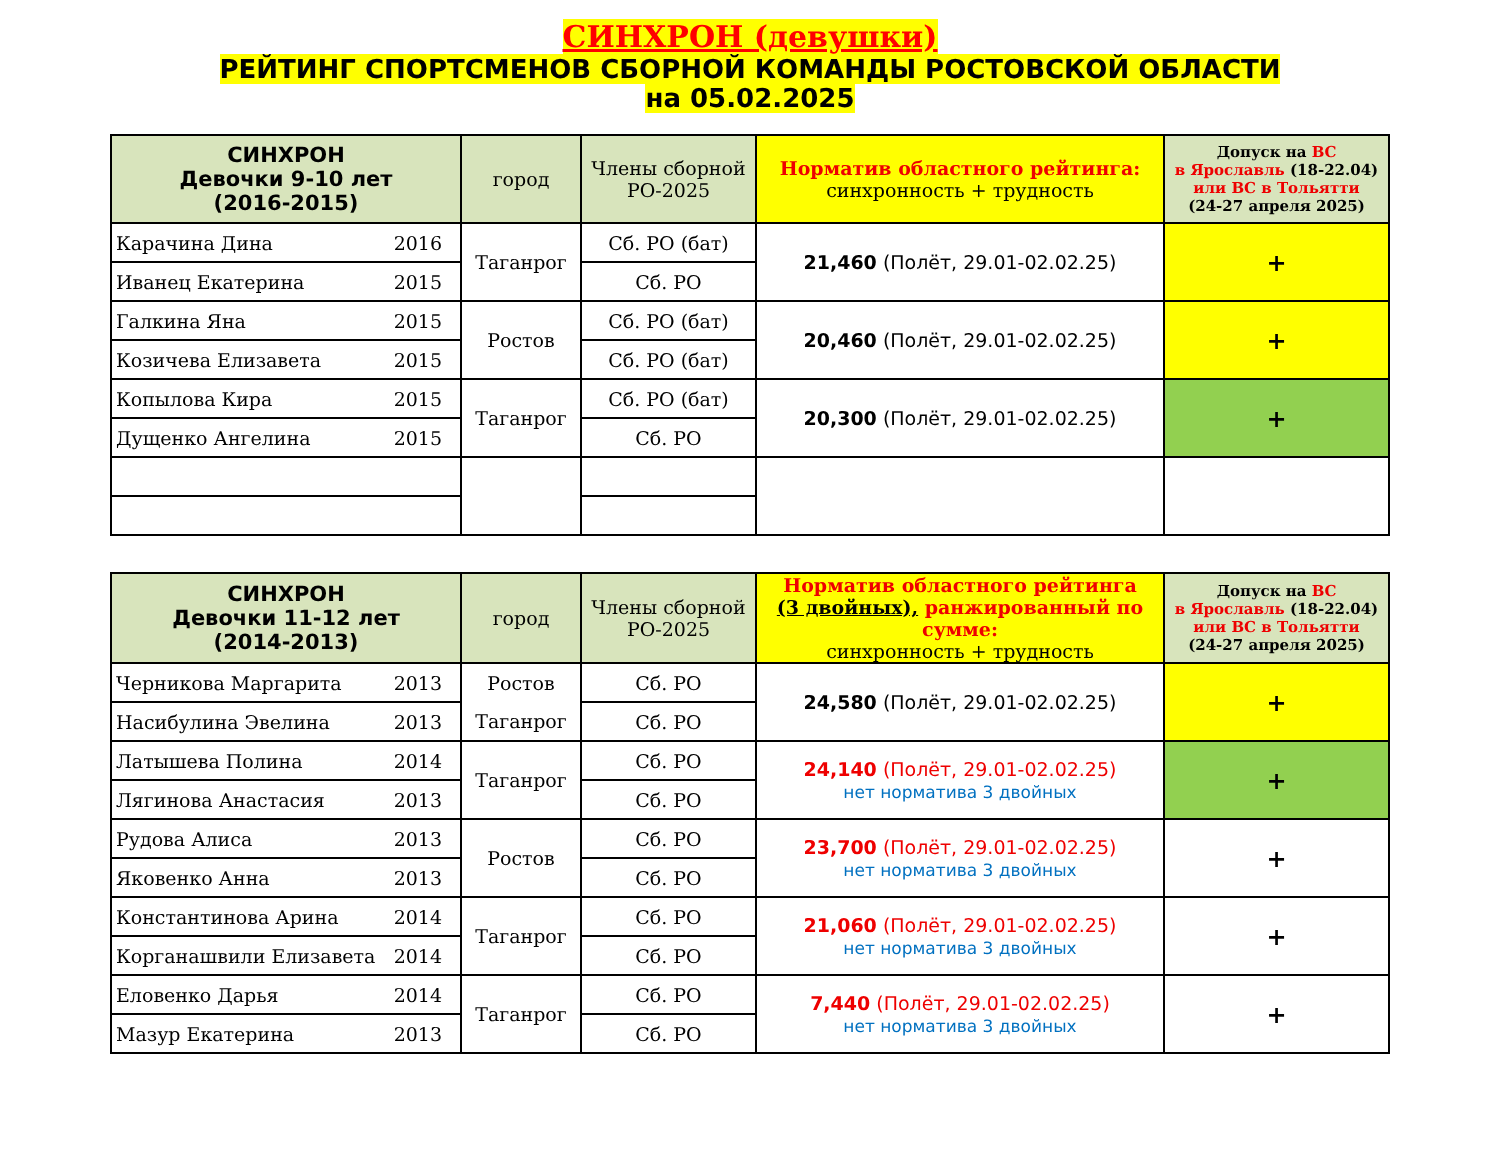СИНХРОН (девушки)
РЕЙТИНГ СПОРТСМЕНОВ СБОРНОЙ КОМАНДЫ РОСТОВСКОЙ ОБЛАСТИ
на 05.02.2025
| СИНХРОН Девочки 9-10 лет (2016-2015) | город | Члены сборной РО-2025 | Норматив областного рейтинга: синхронность + трудность | Допуск на ВС в Ярославль (18-22.04) или ВС в Тольятти (24-27 апреля 2025) |
| --- | --- | --- | --- | --- |
| Карачина Дина 2016 | Таганрог | Сб. РО (бат) | 21,460 (Полёт, 29.01-02.02.25) | + |
| Иванец Екатерина 2015 | | Сб. РО | | |
| Галкина Яна 2015 | Ростов | Сб. РО (бат) | 20,460 (Полёт, 29.01-02.02.25) | + |
| Козичева Елизавета 2015 | | Сб. РО (бат) | | |
| Копылова Кира 2015 | Таганрог | Сб. РО (бат) | 20,300 (Полёт, 29.01-02.02.25) | + |
| Дущенко Ангелина 2015 | | Сб. РО | | |
| СИНХРОН Девочки 11-12 лет (2014-2013) | город | Члены сборной РО-2025 | Норматив областного рейтинга (3 двойных), ранжированный по сумме: синхронность + трудность | Допуск на ВС в Ярославль (18-22.04) или ВС в Тольятти (24-27 апреля 2025) |
| --- | --- | --- | --- | --- |
| Черникова Маргарита 2013 | Ростов | Сб. РО | 24,580 (Полёт, 29.01-02.02.25) | + |
| Насибулина Эвелина 2013 | Таганрог | Сб. РО | | |
| Латышева Полина 2014 | Таганрог | Сб. РО | 24,140 (Полёт, 29.01-02.02.25) нет норматива 3 двойных | + |
| Лягинова Анастасия 2013 | | Сб. РО | | |
| Рудова Алиса 2013 | Ростов | Сб. РО | 23,700 (Полёт, 29.01-02.02.25) нет норматива 3 двойных | + |
| Яковенко Анна 2013 | | Сб. РО | | |
| Константинова Арина 2014 | Таганрог | Сб. РО | 21,060 (Полёт, 29.01-02.02.25) нет норматива 3 двойных | + |
| Корганашвили Елизавета 2014 | | Сб. РО | | |
| Еловенко Дарья 2014 | Таганрог | Сб. РО | 7,440 (Полёт, 29.01-02.02.25) нет норматива 3 двойных | + |
| Мазур Екатерина 2013 | | Сб. РО | | |